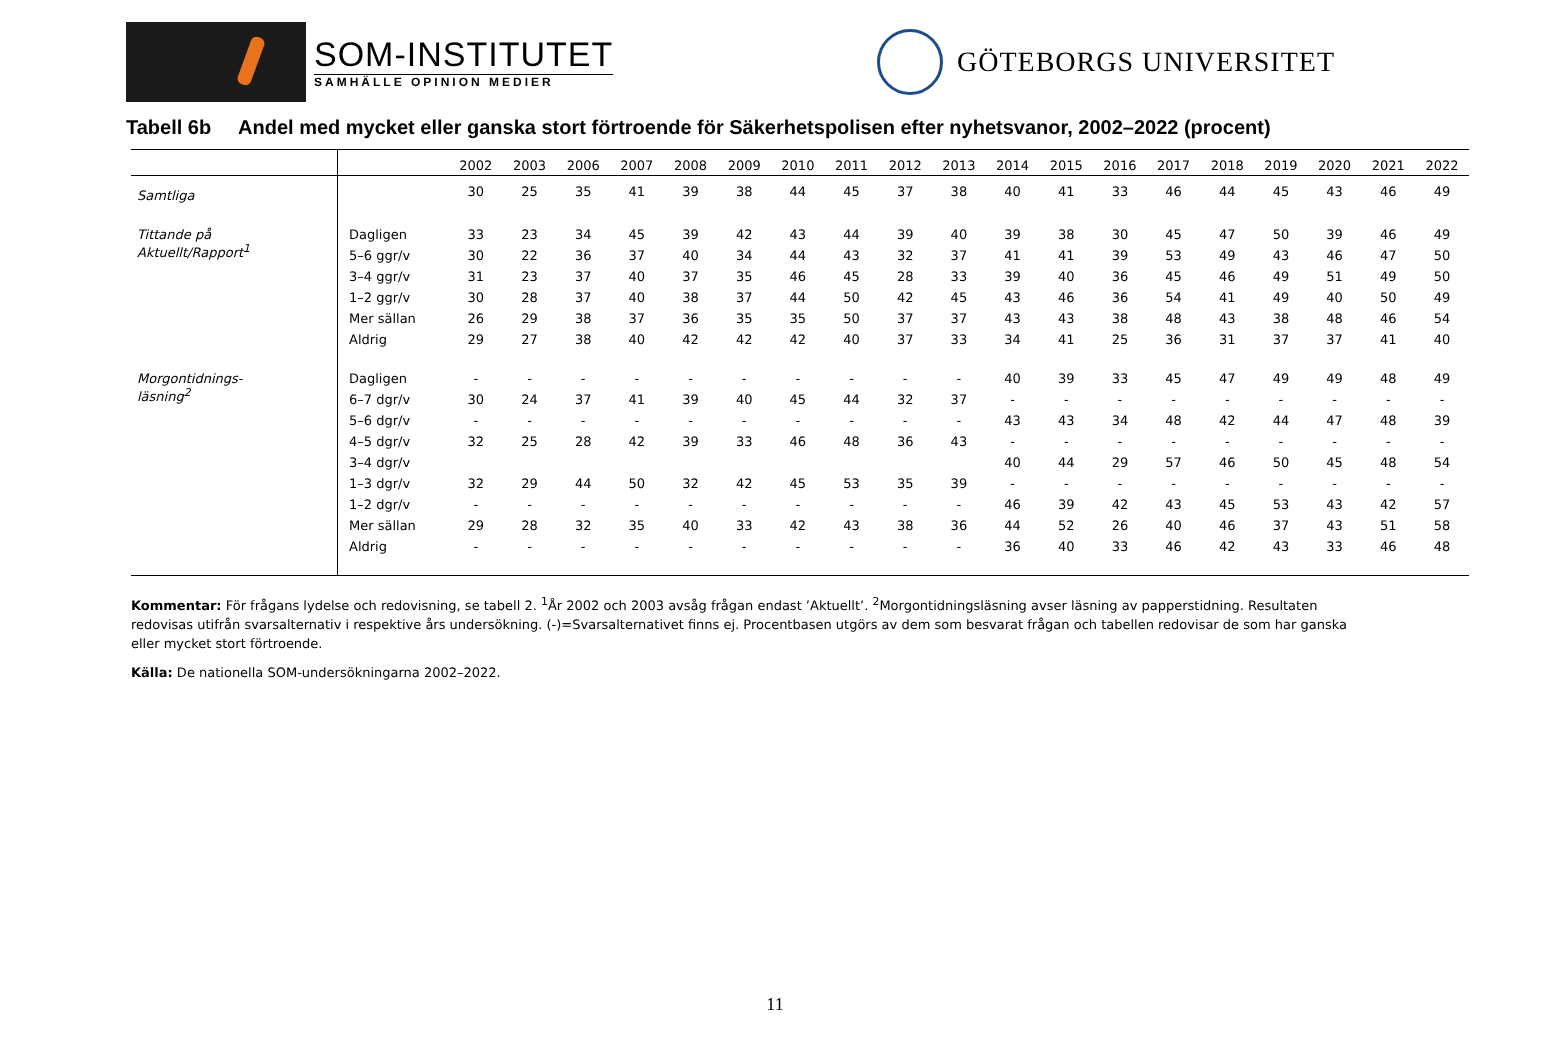SOM-INSTITUTET
SAMHÄLLE OPINION MEDIER
GÖTEBORGS UNIVERSITET
Tabell 6b Andel med mycket eller ganska stort förtroende för Säkerhetspolisen efter nyhetsvanor, 2002–2022 (procent)
| | | 2002 | 2003 | 2006 | 2007 | 2008 | 2009 | 2010 | 2011 | 2012 | 2013 | 2014 | 2015 | 2016 | 2017 | 2018 | 2019 | 2020 | 2021 | 2022 |
| --- | --- | --- | --- | --- | --- | --- | --- | --- | --- | --- | --- | --- | --- | --- | --- | --- | --- | --- | --- | --- |
| Samtliga | | 30 | 25 | 35 | 41 | 39 | 38 | 44 | 45 | 37 | 38 | 40 | 41 | 33 | 46 | 44 | 45 | 43 | 46 | 49 |
| Tittande på Aktuellt/Rapport<sup>1</sup> | Dagligen | 33 | 23 | 34 | 45 | 39 | 42 | 43 | 44 | 39 | 40 | 39 | 38 | 30 | 45 | 47 | 50 | 39 | 46 | 49 |
| | 5–6 ggr/v | 30 | 22 | 36 | 37 | 40 | 34 | 44 | 43 | 32 | 37 | 41 | 41 | 39 | 53 | 49 | 43 | 46 | 47 | 50 |
| | 3–4 ggr/v | 31 | 23 | 37 | 40 | 37 | 35 | 46 | 45 | 28 | 33 | 39 | 40 | 36 | 45 | 46 | 49 | 51 | 49 | 50 |
| | 1–2 ggr/v | 30 | 28 | 37 | 40 | 38 | 37 | 44 | 50 | 42 | 45 | 43 | 46 | 36 | 54 | 41 | 49 | 40 | 50 | 49 |
| | Mer sällan | 26 | 29 | 38 | 37 | 36 | 35 | 35 | 50 | 37 | 37 | 43 | 43 | 38 | 48 | 43 | 38 | 48 | 46 | 54 |
| | Aldrig | 29 | 27 | 38 | 40 | 42 | 42 | 42 | 40 | 37 | 33 | 34 | 41 | 25 | 36 | 31 | 37 | 37 | 41 | 40 |
| Morgontidnings- läsning<sup>2</sup> | Dagligen | - | - | - | - | - | - | - | - | - | - | 40 | 39 | 33 | 45 | 47 | 49 | 49 | 48 | 49 |
| | 6–7 dgr/v | 30 | 24 | 37 | 41 | 39 | 40 | 45 | 44 | 32 | 37 | - | - | - | - | - | - | - | - | - |
| | 5–6 dgr/v | - | - | - | - | - | - | - | - | - | - | 43 | 43 | 34 | 48 | 42 | 44 | 47 | 48 | 39 |
| | 4–5 dgr/v | 32 | 25 | 28 | 42 | 39 | 33 | 46 | 48 | 36 | 43 | - | - | - | - | - | - | - | - | - |
| | 3–4 dgr/v | | | | | | | | | | | 40 | 44 | 29 | 57 | 46 | 50 | 45 | 48 | 54 |
| | 1–3 dgr/v | 32 | 29 | 44 | 50 | 32 | 42 | 45 | 53 | 35 | 39 | - | - | - | - | - | - | - | - | - |
| | 1–2 dgr/v | - | - | - | - | - | - | - | - | - | - | 46 | 39 | 42 | 43 | 45 | 53 | 43 | 42 | 57 |
| | Mer sällan | 29 | 28 | 32 | 35 | 40 | 33 | 42 | 43 | 38 | 36 | 44 | 52 | 26 | 40 | 46 | 37 | 43 | 51 | 58 |
| | Aldrig | - | - | - | - | - | - | - | - | - | - | 36 | 40 | 33 | 46 | 42 | 43 | 33 | 46 | 48 |
Kommentar: För frågans lydelse och redovisning, se tabell 2. <sup>1</sup>År 2002 och 2003 avsåg frågan endast ’Aktuellt’. <sup>2</sup>Morgontidningsläsning avser läsning av papperstidning. Resultaten redovisas utifrån svarsalternativ i respektive års undersökning. (-)=Svarsalternativet finns ej. Procentbasen utgörs av dem som besvarat frågan och tabellen redovisar de som har ganska eller mycket stort förtroende.
Källa: De nationella SOM-undersökningarna 2002–2022.
11